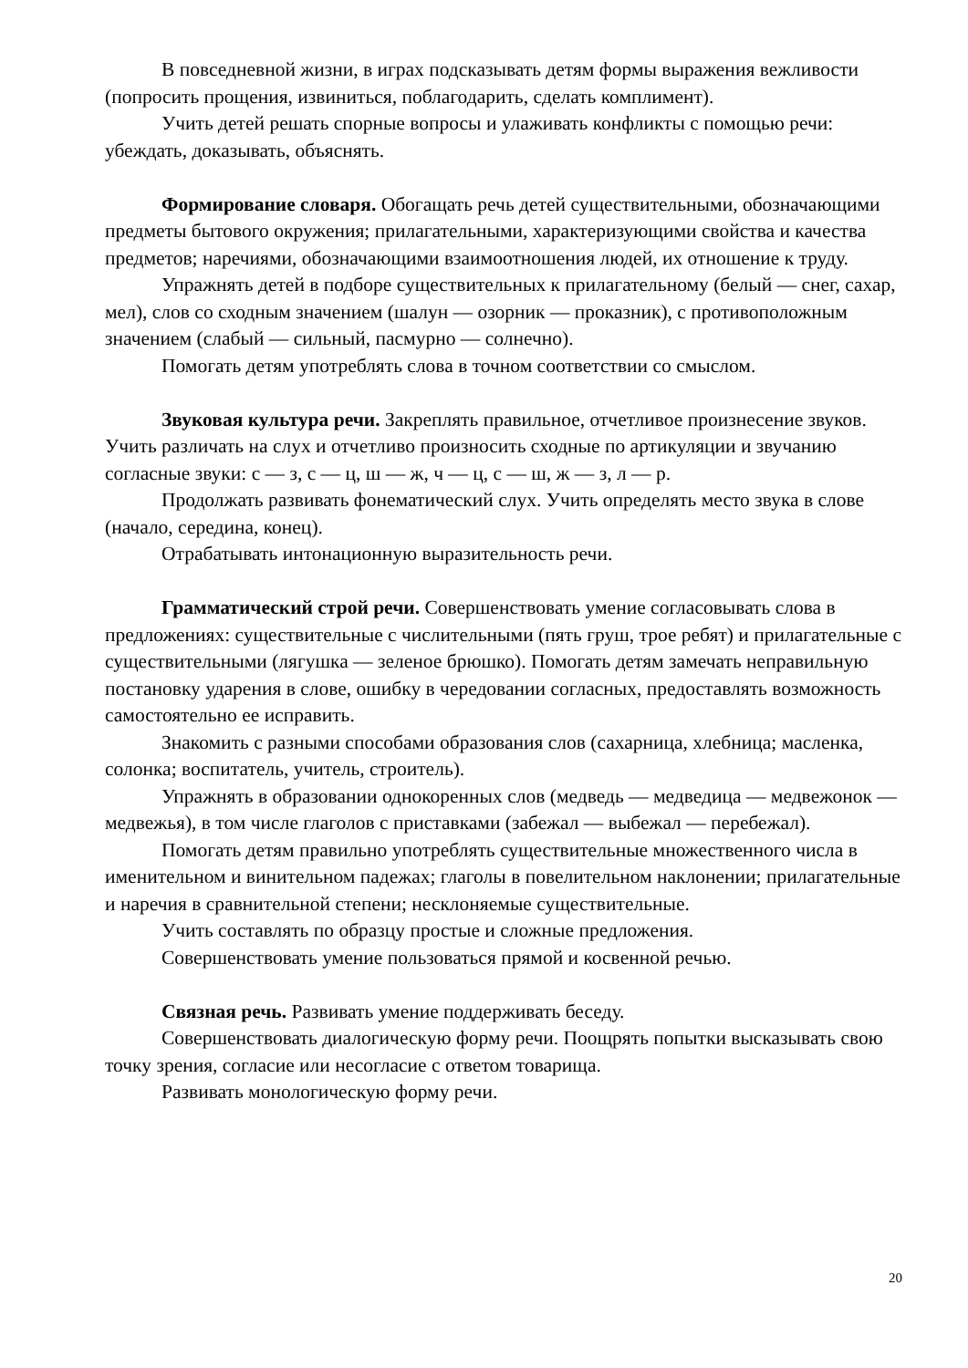В повседневной жизни, в играх подсказывать детям формы выражения вежливости (попросить прощения, извиниться, поблагодарить, сделать комплимент).
Учить детей решать спорные вопросы и улаживать конфликты с помощью речи: убеждать, доказывать, объяснять.
Формирование словаря. Обогащать речь детей существительными, обозначающими предметы бытового окружения; прилагательными, характеризующими свойства и качества предметов; наречиями, обозначающими взаимоотношения людей, их отношение к труду.
Упражнять детей в подборе существительных к прилагательному (белый — снег, сахар, мел), слов со сходным значением (шалун — озорник — проказник), с противоположным значением (слабый — сильный, пасмурно — солнечно).
Помогать детям употреблять слова в точном соответствии со смыслом.
Звуковая культура речи. Закреплять правильное, отчетливое произнесение звуков. Учить различать на слух и отчетливо произносить сходные по артикуляции и звучанию согласные звуки: с — з, с — ц, ш — ж, ч — ц, с — ш, ж — з, л — р.
Продолжать развивать фонематический слух. Учить определять место звука в слове (начало, середина, конец).
Отрабатывать интонационную выразительность речи.
Грамматический строй речи. Совершенствовать умение согласовывать слова в предложениях: существительные с числительными (пять груш, трое ребят) и прилагательные с существительными (лягушка — зеленое брюшко). Помогать детям замечать неправильную постановку ударения в слове, ошибку в чередовании согласных, предоставлять возможность самостоятельно ее исправить.
Знакомить с разными способами образования слов (сахарница, хлебница; масленка, солонка; воспитатель, учитель, строитель).
Упражнять в образовании однокоренных слов (медведь — медведица — медвежонок — медвежья), в том числе глаголов с приставками (забежал — выбежал — перебежал).
Помогать детям правильно употреблять существительные множественного числа в именительном и винительном падежах; глаголы в повелительном наклонении; прилагательные и наречия в сравнительной степени; несклоняемые существительные.
Учить составлять по образцу простые и сложные предложения.
Совершенствовать умение пользоваться прямой и косвенной речью.
Связная речь. Развивать умение поддерживать беседу.
Совершенствовать диалогическую форму речи. Поощрять попытки высказывать свою точку зрения, согласие или несогласие с ответом товарища.
Развивать монологическую форму речи.
20